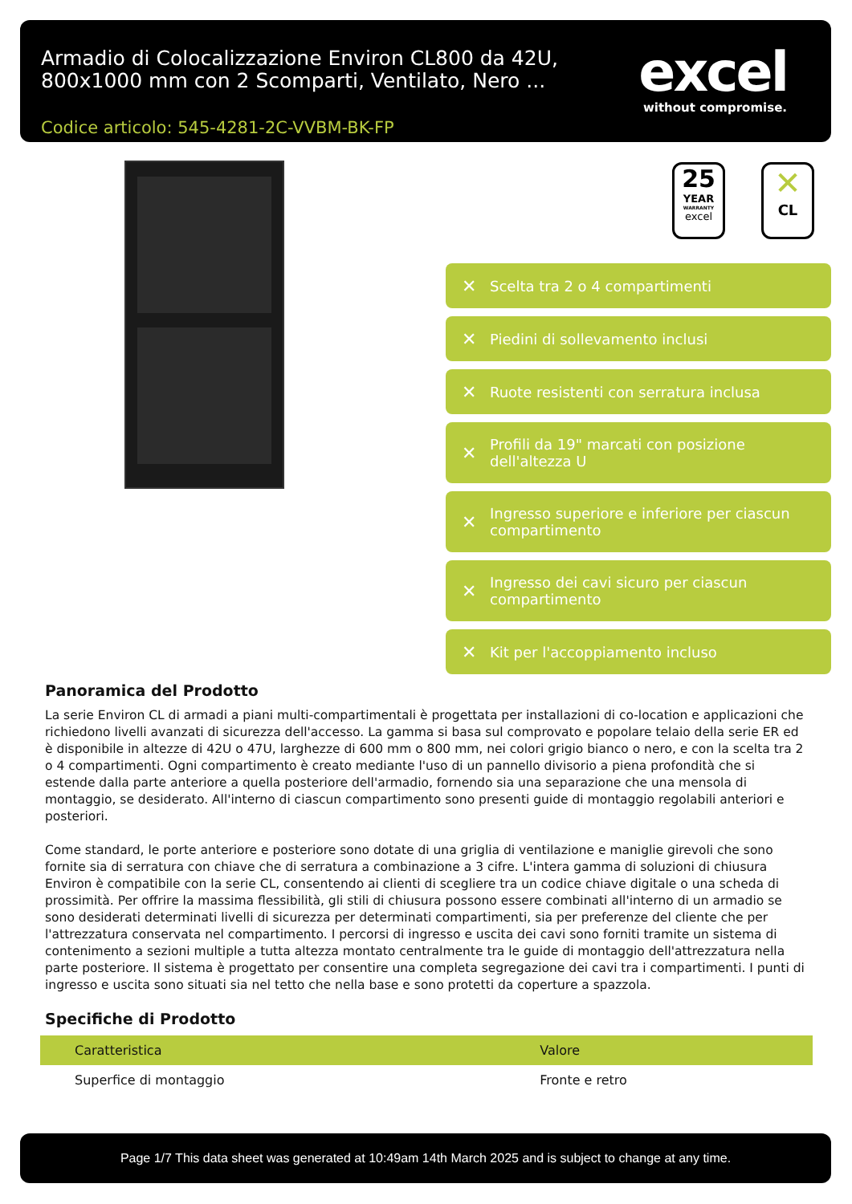Armadio di Colocalizzazione Environ CL800 da 42U, 800x1000 mm con 2 Scomparti, Ventilato, Nero ...
Codice articolo: 545-4281-2C-VVBM-BK-FP
excel
without compromise.
25
YEAR
WARRANTY
excel
✕
CL
✕ Scelta tra 2 o 4 compartimenti
✕ Piedini di sollevamento inclusi
✕ Ruote resistenti con serratura inclusa
✕ Profili da 19" marcati con posizione dell'altezza U
✕ Ingresso superiore e inferiore per ciascun compartimento
✕ Ingresso dei cavi sicuro per ciascun compartimento
✕ Kit per l'accoppiamento incluso
Panoramica del Prodotto
La serie Environ CL di armadi a piani multi-compartimentali è progettata per installazioni di co-location e applicazioni che richiedono livelli avanzati di sicurezza dell'accesso. La gamma si basa sul comprovato e popolare telaio della serie ER ed è disponibile in altezze di 42U o 47U, larghezze di 600 mm o 800 mm, nei colori grigio bianco o nero, e con la scelta tra 2 o 4 compartimenti. Ogni compartimento è creato mediante l'uso di un pannello divisorio a piena profondità che si estende dalla parte anteriore a quella posteriore dell'armadio, fornendo sia una separazione che una mensola di montaggio, se desiderato. All'interno di ciascun compartimento sono presenti guide di montaggio regolabili anteriori e posteriori.
Come standard, le porte anteriore e posteriore sono dotate di una griglia di ventilazione e maniglie girevoli che sono fornite sia di serratura con chiave che di serratura a combinazione a 3 cifre. L'intera gamma di soluzioni di chiusura Environ è compatibile con la serie CL, consentendo ai clienti di scegliere tra un codice chiave digitale o una scheda di prossimità. Per offrire la massima flessibilità, gli stili di chiusura possono essere combinati all'interno di un armadio se sono desiderati determinati livelli di sicurezza per determinati compartimenti, sia per preferenze del cliente che per l'attrezzatura conservata nel compartimento. I percorsi di ingresso e uscita dei cavi sono forniti tramite un sistema di contenimento a sezioni multiple a tutta altezza montato centralmente tra le guide di montaggio dell'attrezzatura nella parte posteriore. Il sistema è progettato per consentire una completa segregazione dei cavi tra i compartimenti. I punti di ingresso e uscita sono situati sia nel tetto che nella base e sono protetti da coperture a spazzola.
Specifiche di Prodotto
| Caratteristica | Valore |
| --- | --- |
| Superfice di montaggio | Fronte e retro |
Page 1/7 This data sheet was generated at 10:49am 14th March 2025 and is subject to change at any time.